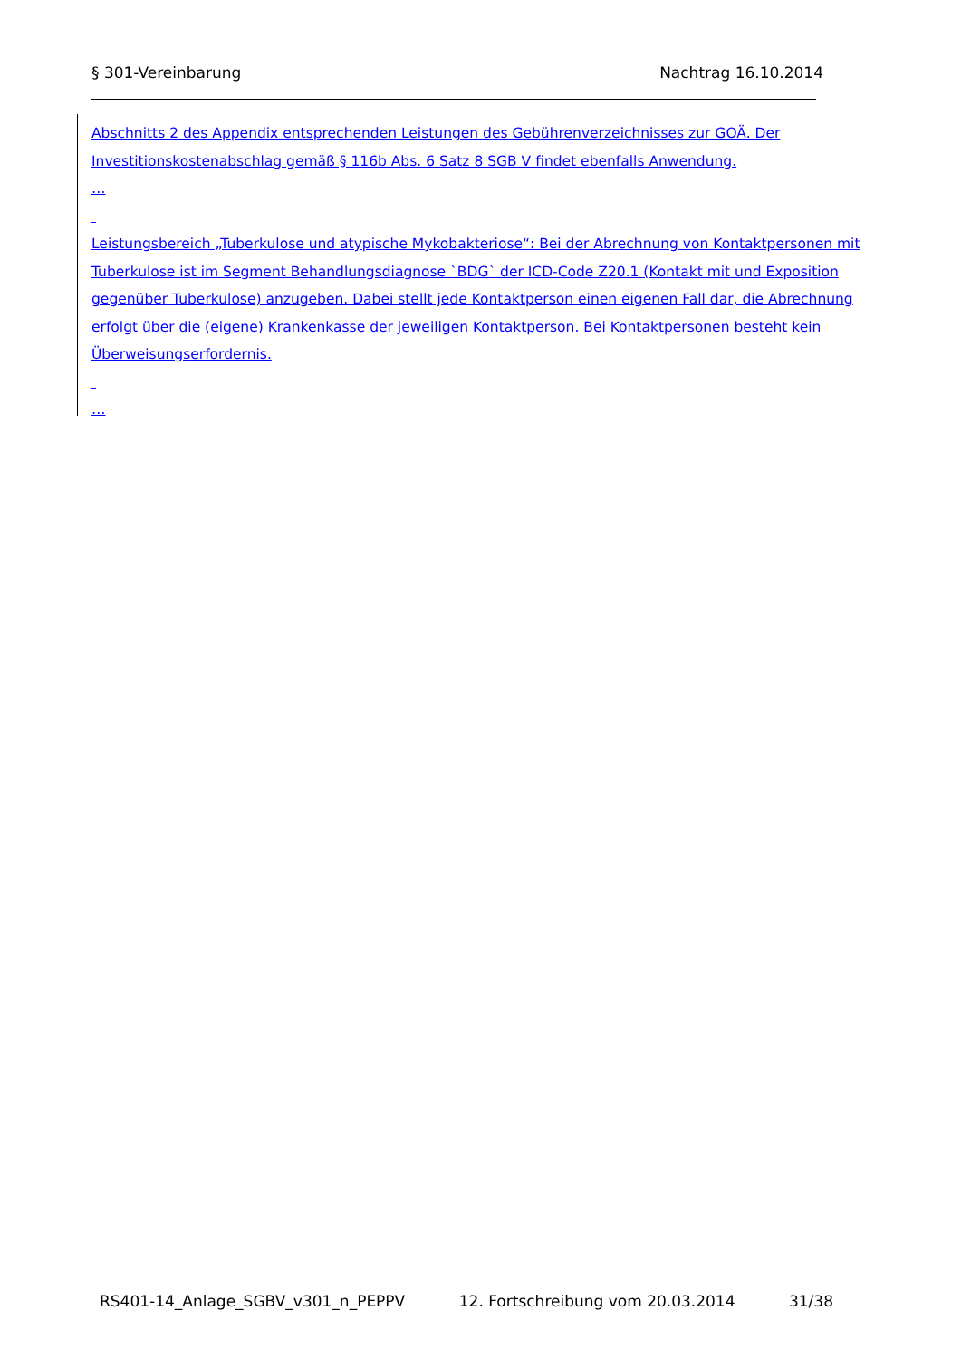§ 301-Vereinbarung Nachtrag 16.10.2014
Abschnitts 2 des Appendix entsprechenden Leistungen des Gebührenverzeichnisses zur GOÄ. Der Investitionskostenabschlag gemäß § 116b Abs. 6 Satz 8 SGB V findet ebenfalls Anwendung.
…
Leistungsbereich „Tuberkulose und atypische Mykobakteriose“: Bei der Abrechnung von Kontaktpersonen mit Tuberkulose ist im Segment Behandlungsdiagnose `BDG` der ICD-Code Z20.1 (Kontakt mit und Exposition gegenüber Tuberkulose) anzugeben. Dabei stellt jede Kontaktperson einen eigenen Fall dar, die Abrechnung erfolgt über die (eigene) Krankenkasse der jeweiligen Kontaktperson. Bei Kontaktpersonen besteht kein Überweisungserfordernis.
…
RS401-14_Anlage_SGBV_v301_n_PEPPV 12. Fortschreibung vom 20.03.2014 31/38